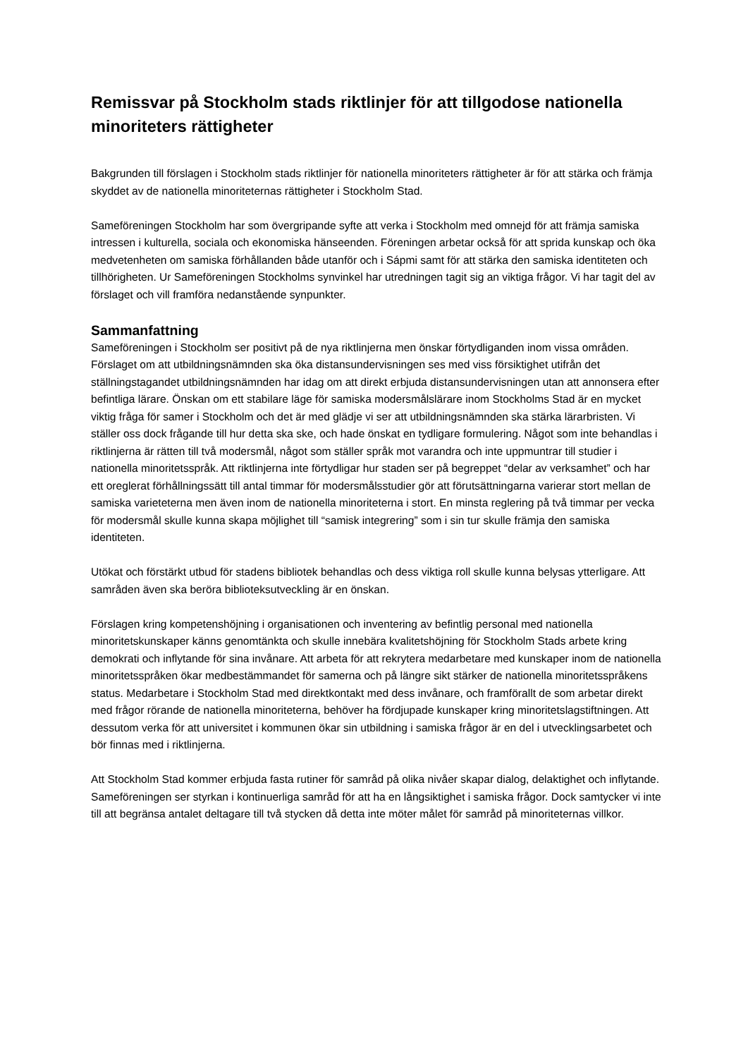Remissvar på Stockholm stads riktlinjer för att tillgodose nationella minoriteters rättigheter
Bakgrunden till förslagen i Stockholm stads riktlinjer för nationella minoriteters rättigheter är för att stärka och främja skyddet av de nationella minoriteternas rättigheter i Stockholm Stad.
Sameföreningen Stockholm har som övergripande syfte att verka i Stockholm med omnejd för att främja samiska intressen i kulturella, sociala och ekonomiska hänseenden. Föreningen arbetar också för att sprida kunskap och öka medvetenheten om samiska förhållanden både utanför och i Sápmi samt för att stärka den samiska identiteten och tillhörigheten. Ur Sameföreningen Stockholms synvinkel har utredningen tagit sig an viktiga frågor. Vi har tagit del av förslaget och vill framföra nedanstående synpunkter.
Sammanfattning
Sameföreningen i Stockholm ser positivt på de nya riktlinjerna men önskar förtydliganden inom vissa områden. Förslaget om att utbildningsnämnden ska öka distansundervisningen ses med viss försiktighet utifrån det ställningstagandet utbildningsnämnden har idag om att direkt erbjuda distansundervisningen utan att annonsera efter befintliga lärare. Önskan om ett stabilare läge för samiska modersmålslärare inom Stockholms Stad är en mycket viktig fråga för samer i Stockholm och det är med glädje vi ser att utbildningsnämnden ska stärka lärarbristen. Vi ställer oss dock frågande till hur detta ska ske, och hade önskat en tydligare formulering. Något som inte behandlas i riktlinjerna är rätten till två modersmål, något som ställer språk mot varandra och inte uppmuntrar till studier i nationella minoritetsspråk. Att riktlinjerna inte förtydligar hur staden ser på begreppet “delar av verksamhet” och har ett oreglerat förhållningssätt till antal timmar för modersmålsstudier gör att förutsättningarna varierar stort mellan de samiska varieteterna men även inom de nationella minoriteterna i stort. En minsta reglering på två timmar per vecka för modersmål skulle kunna skapa möjlighet till “samisk integrering” som i sin tur skulle främja den samiska identiteten.
Utökat och förstärkt utbud för stadens bibliotek behandlas och dess viktiga roll skulle kunna belysas ytterligare. Att samråden även ska beröra biblioteksutveckling är en önskan.
Förslagen kring kompetenshöjning i organisationen och inventering av befintlig personal med nationella minoritetskunskaper känns genomtänkta och skulle innebära kvalitetshöjning för Stockholm Stads arbete kring demokrati och inflytande för sina invånare. Att arbeta för att rekrytera medarbetare med kunskaper inom de nationella minoritetsspråken ökar medbestämmandet för samerna och på längre sikt stärker de nationella minoritetsspråkens status. Medarbetare i Stockholm Stad med direktkontakt med dess invånare, och framförallt de som arbetar direkt med frågor rörande de nationella minoriteterna, behöver ha fördjupade kunskaper kring minoritetslagstiftningen. Att dessutom verka för att universitet i kommunen ökar sin utbildning i samiska frågor är en del i utvecklingsarbetet och bör finnas med i riktlinjerna.
Att Stockholm Stad kommer erbjuda fasta rutiner för samråd på olika nivåer skapar dialog, delaktighet och inflytande. Sameföreningen ser styrkan i kontinuerliga samråd för att ha en långsiktighet i samiska frågor. Dock samtycker vi inte till att begränsa antalet deltagare till två stycken då detta inte möter målet för samråd på minoriteternas villkor.